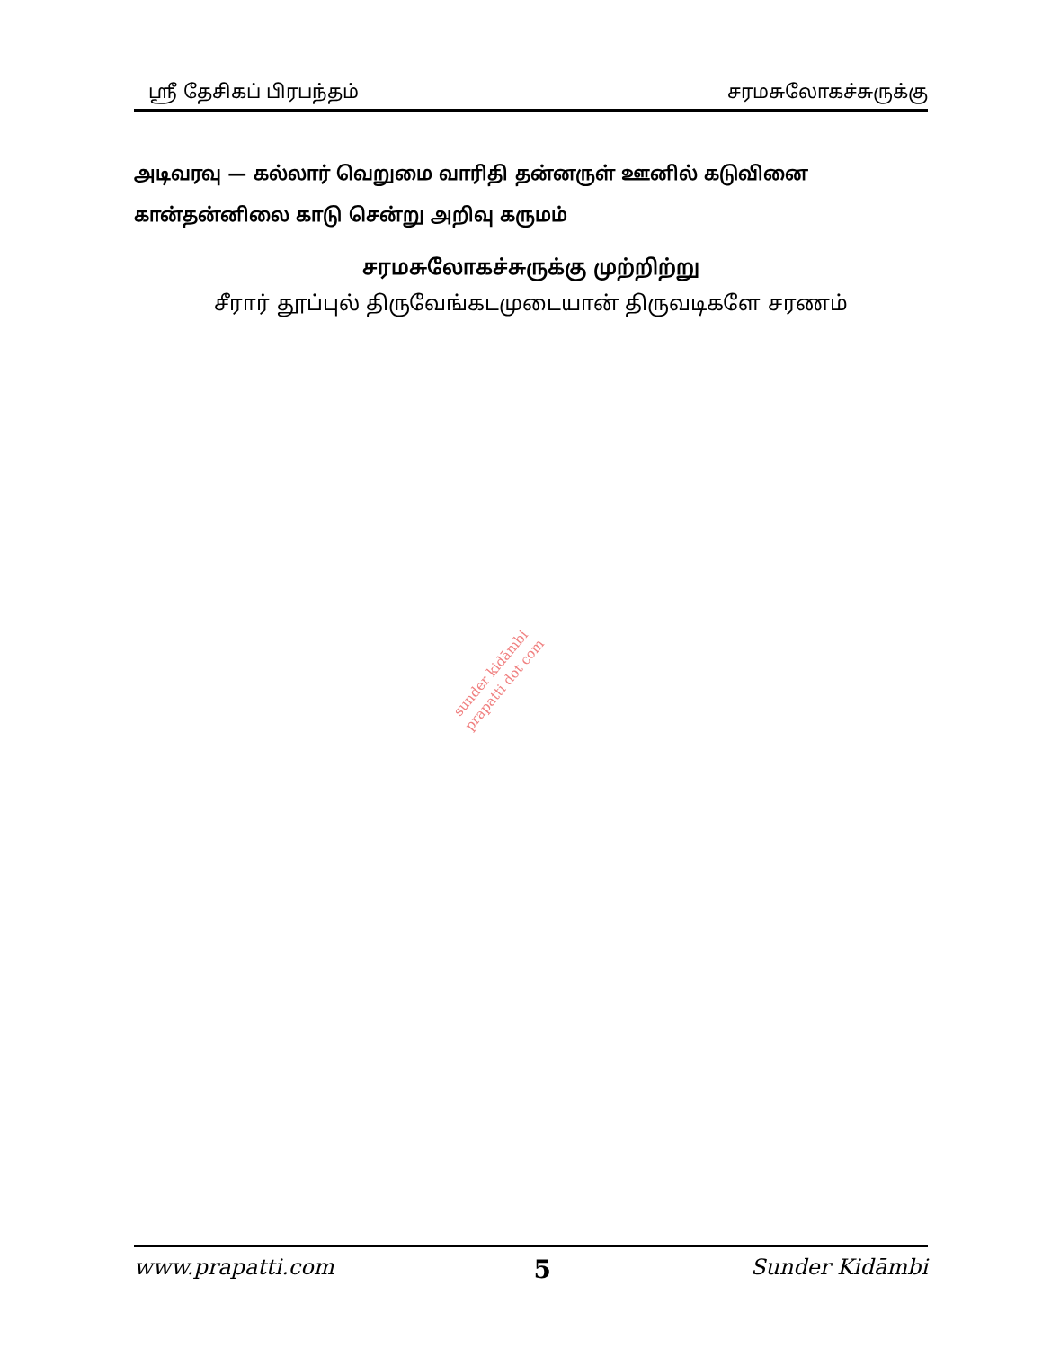ஸ்ரீ தேசிகப் பிரபந்தம் சரமசுலோகச்சுருக்கு
அடிவரவு — கல்லார் வெறுமை வாரிதி தன்னருள் ஊனில் கடுவினை
கான்தன்னிலை காடு சென்று அறிவு கருமம்
சரமசுலோகச்சுருக்கு முற்றிற்று
சீரார் தூப்புல் திருவேங்கடமுடையான் திருவடிகளே சரணம்
sunder kidāmbi
prapatti dot com
www.prapatti.com 5 Sunder Kidāmbi